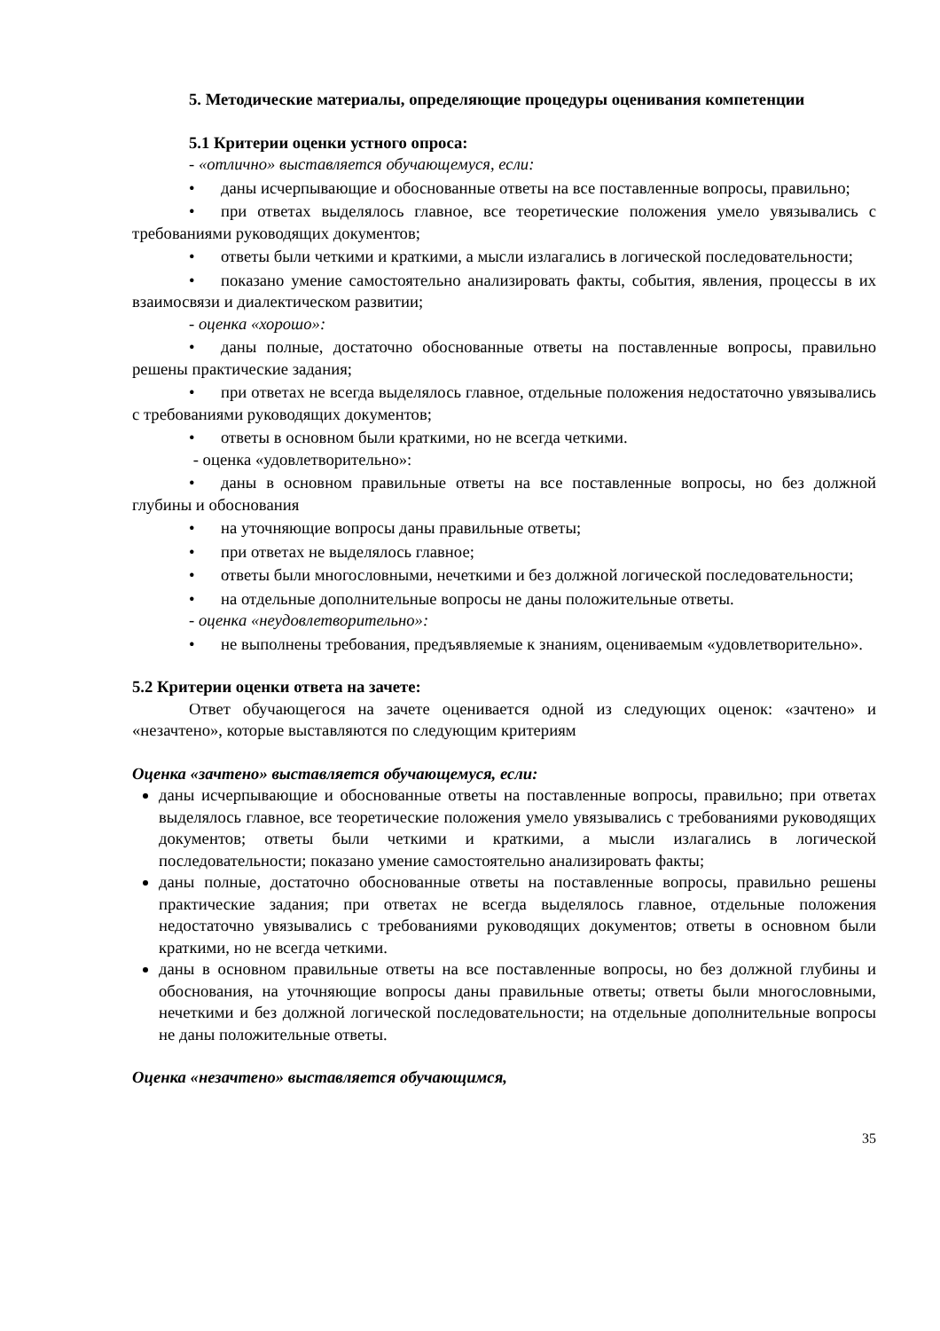5. Методические материалы, определяющие процедуры оценивания компетенции
5.1 Критерии оценки устного опроса:
- «отлично» выставляется обучающемуся, если:
• даны исчерпывающие и обоснованные ответы на все поставленные вопросы, правильно;
• при ответах выделялось главное, все теоретические положения умело увязывались с требованиями руководящих документов;
• ответы были четкими и краткими, а мысли излагались в логической последовательности;
• показано умение самостоятельно анализировать факты, события, явления, процессы в их взаимосвязи и диалектическом развитии;
- оценка «хорошо»:
• даны полные, достаточно обоснованные ответы на поставленные вопросы, правильно решены практические задания;
• при ответах не всегда выделялось главное, отдельные положения недостаточно увязывались с требованиями руководящих документов;
• ответы в основном были краткими, но не всегда четкими.
- оценка «удовлетворительно»:
• даны в основном правильные ответы на все поставленные вопросы, но без должной глубины и обоснования
• на уточняющие вопросы даны правильные ответы;
• при ответах не выделялось главное;
• ответы были многословными, нечеткими и без должной логической последовательности;
• на отдельные дополнительные вопросы не даны положительные ответы.
- оценка «неудовлетворительно»:
• не выполнены требования, предъявляемые к знаниям, оцениваемым «удовлетворительно».
5.2 Критерии оценки ответа на зачете:
Ответ обучающегося на зачете оценивается одной из следующих оценок: «зачтено» и «незачтено», которые выставляются по следующим критериям
Оценка «зачтено» выставляется обучающемуся, если:
даны исчерпывающие и обоснованные ответы на поставленные вопросы, правильно; при ответах выделялось главное, все теоретические положения умело увязывались с требованиями руководящих документов; ответы были четкими и краткими, а мысли излагались в логической последовательности; показано умение самостоятельно анализировать факты;
даны полные, достаточно обоснованные ответы на поставленные вопросы, правильно решены практические задания; при ответах не всегда выделялось главное, отдельные положения недостаточно увязывались с требованиями руководящих документов; ответы в основном были краткими, но не всегда четкими.
даны в основном правильные ответы на все поставленные вопросы, но без должной глубины и обоснования, на уточняющие вопросы даны правильные ответы; ответы были многословными, нечеткими и без должной логической последовательности; на отдельные дополнительные вопросы не даны положительные ответы.
Оценка «незачтено» выставляется обучающимся,
35